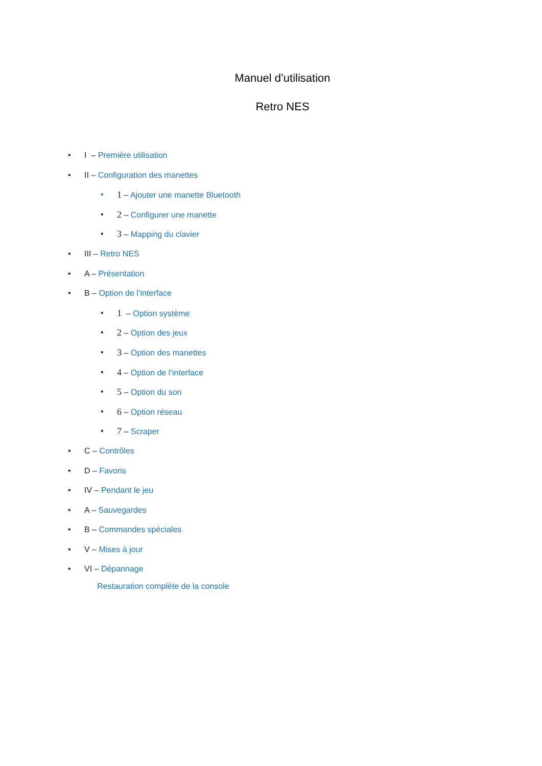Manuel d’utilisation
Retro NES
• I – Première utilisation
• II – Configuration des manettes
• 1 – Ajouter une manette Bluetooth
• 2 – Configurer une manette
• 3 – Mapping du clavier
• III – Retro NES
• A – Présentation
• B – Option de l’interface
• 1 – Option système
• 2 – Option des jeux
• 3 – Option des manettes
• 4 – Option de l’interface
• 5 – Option du son
• 6 – Option réseau
• 7 – Scraper
• C – Contrôles
• D – Favoris
• IV – Pendant le jeu
• A – Sauvegardes
• B – Commandes spéciales
• V – Mises à jour
• VI – Dépannage
Restauration complète de la console